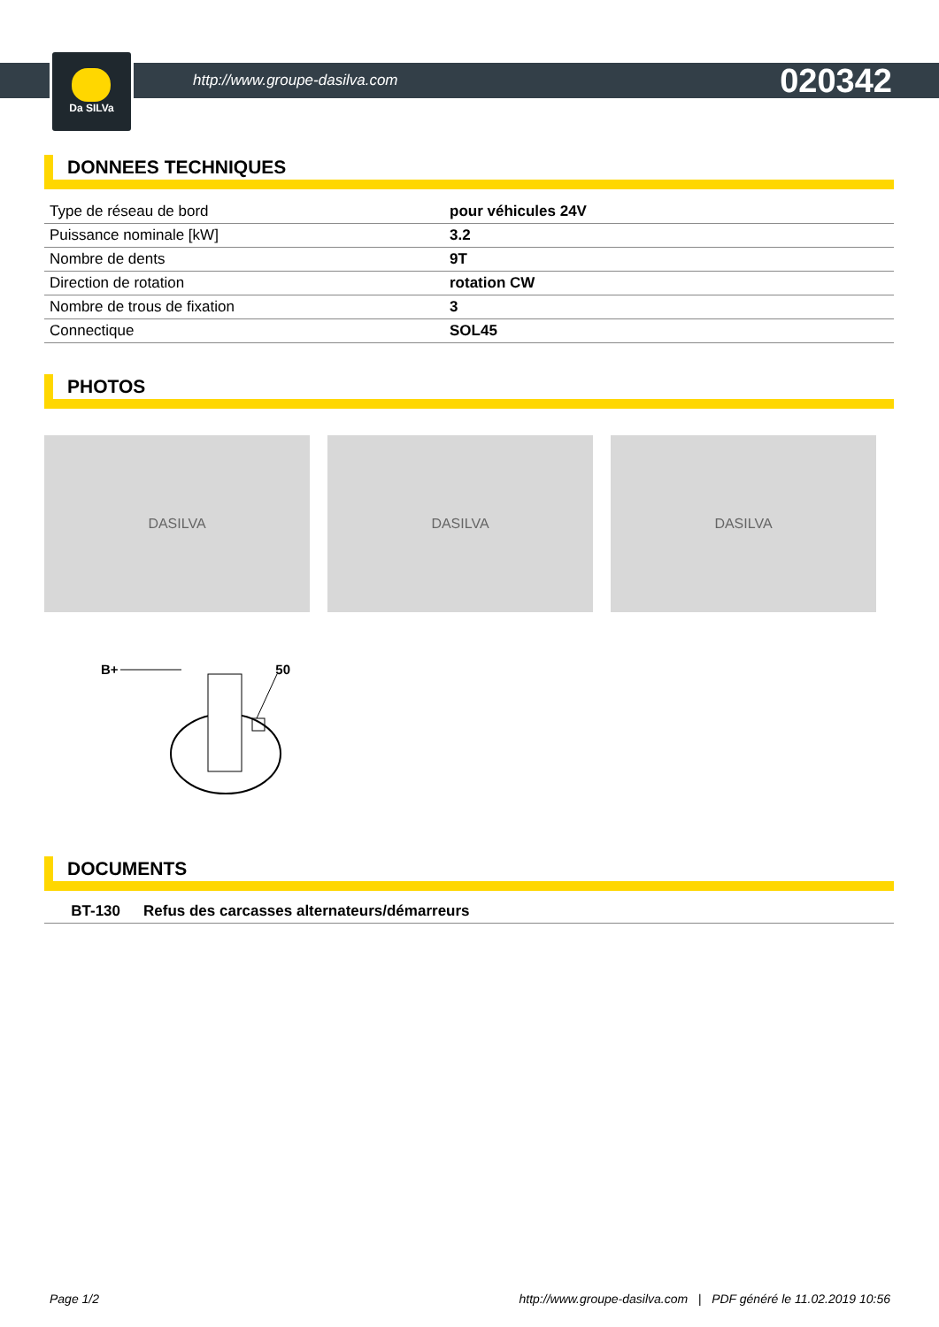Da SILVa
http://www.groupe-dasilva.com 020342
DONNEES TECHNIQUES
| Type de réseau de bord | pour véhicules 24V |
| Puissance nominale [kW] | 3.2 |
| Nombre de dents | 9T |
| Direction de rotation | rotation CW |
| Nombre de trous de fixation | 3 |
| Connectique | SOL45 |
PHOTOS
DASILVA DASILVA DASILVA
B+
50
DOCUMENTS
| BT-130 | Refus des carcasses alternateurs/démarreurs |
Page 1/2 http://www.groupe-dasilva.com | PDF généré le 11.02.2019 10:56